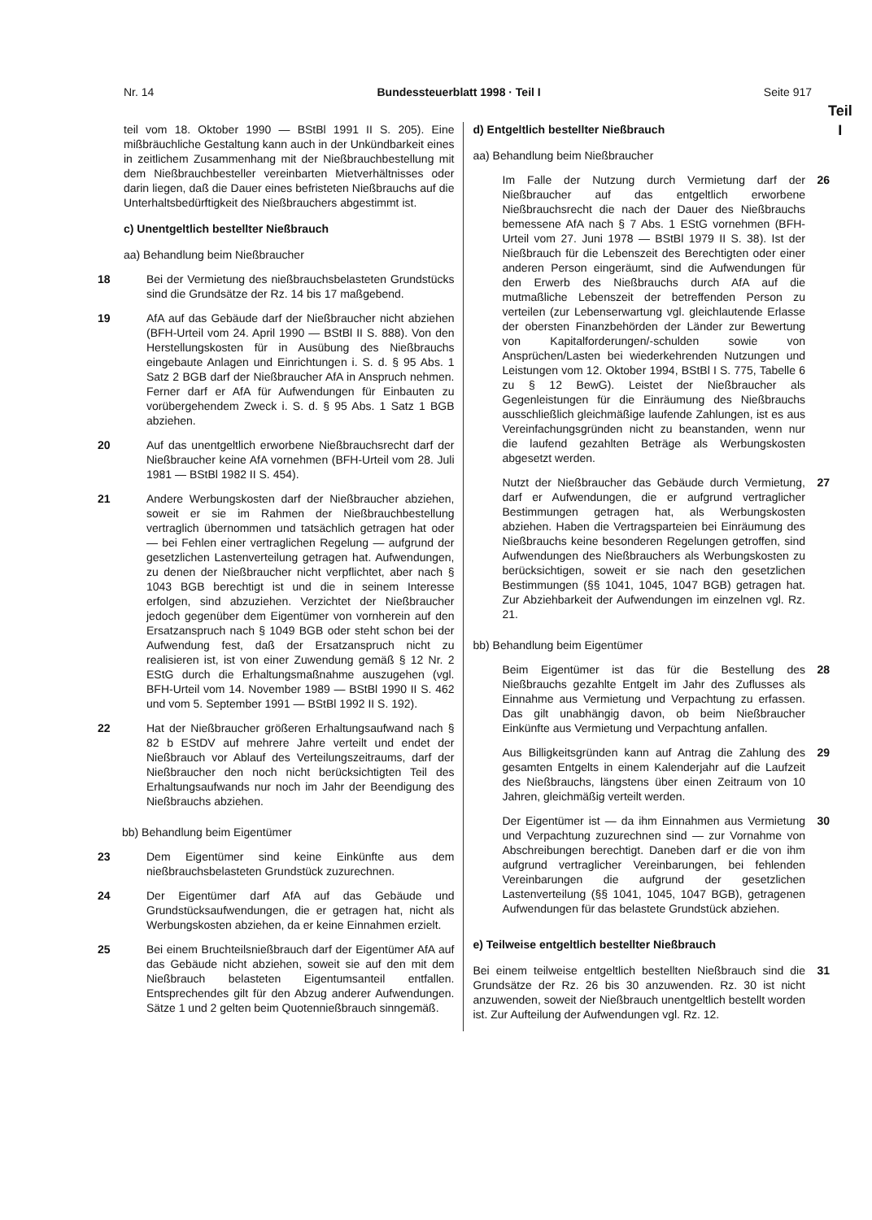Nr. 14 Bundessteuerblatt 1998 · Teil I Seite 917
Teil
I
teil vom 18. Oktober 1990 — BStBl 1991 II S. 205). Eine mißbräuchliche Gestaltung kann auch in der Unkündbarkeit eines in zeitlichem Zusammenhang mit der Nießbrauchbestellung mit dem Nießbrauchbesteller vereinbarten Mietverhältnisses oder darin liegen, daß die Dauer eines befristeten Nießbrauchs auf die Unterhaltsbedürftigkeit des Nießbrauchers abgestimmt ist.
c) Unentgeltlich bestellter Nießbrauch
aa) Behandlung beim Nießbraucher
18 Bei der Vermietung des nießbrauchsbelasteten Grundstücks sind die Grundsätze der Rz. 14 bis 17 maßgebend.
19 AfA auf das Gebäude darf der Nießbraucher nicht abziehen (BFH-Urteil vom 24. April 1990 — BStBl II S. 888). Von den Herstellungskosten für in Ausübung des Nießbrauchs eingebaute Anlagen und Einrichtungen i. S. d. § 95 Abs. 1 Satz 2 BGB darf der Nießbraucher AfA in Anspruch nehmen. Ferner darf er AfA für Aufwendungen für Einbauten zu vorübergehendem Zweck i. S. d. § 95 Abs. 1 Satz 1 BGB abziehen.
20 Auf das unentgeltlich erworbene Nießbrauchsrecht darf der Nießbraucher keine AfA vornehmen (BFH-Urteil vom 28. Juli 1981 — BStBl 1982 II S. 454).
21 Andere Werbungskosten darf der Nießbraucher abziehen, soweit er sie im Rahmen der Nießbrauchbestellung vertraglich übernommen und tatsächlich getragen hat oder — bei Fehlen einer vertraglichen Regelung — aufgrund der gesetzlichen Lastenverteilung getragen hat. Aufwendungen, zu denen der Nießbraucher nicht verpflichtet, aber nach § 1043 BGB berechtigt ist und die in seinem Interesse erfolgen, sind abzuziehen. Verzichtet der Nießbraucher jedoch gegenüber dem Eigentümer von vornherein auf den Ersatzanspruch nach § 1049 BGB oder steht schon bei der Aufwendung fest, daß der Ersatzanspruch nicht zu realisieren ist, ist von einer Zuwendung gemäß § 12 Nr. 2 EStG durch die Erhaltungsmaßnahme auszugehen (vgl. BFH-Urteil vom 14. November 1989 — BStBl 1990 II S. 462 und vom 5. September 1991 — BStBl 1992 II S. 192).
22 Hat der Nießbraucher größeren Erhaltungsaufwand nach § 82 b EStDV auf mehrere Jahre verteilt und endet der Nießbrauch vor Ablauf des Verteilungszeitraums, darf der Nießbraucher den noch nicht berücksichtigten Teil des Erhaltungsaufwands nur noch im Jahr der Beendigung des Nießbrauchs abziehen.
bb) Behandlung beim Eigentümer
23 Dem Eigentümer sind keine Einkünfte aus dem nießbrauchsbelasteten Grundstück zuzurechnen.
24 Der Eigentümer darf AfA auf das Gebäude und Grundstücksaufwendungen, die er getragen hat, nicht als Werbungskosten abziehen, da er keine Einnahmen erzielt.
25 Bei einem Bruchteilsnießbrauch darf der Eigentümer AfA auf das Gebäude nicht abziehen, soweit sie auf den mit dem Nießbrauch belasteten Eigentumsanteil entfallen. Entsprechendes gilt für den Abzug anderer Aufwendungen. Sätze 1 und 2 gelten beim Quotennießbrauch sinngemäß.
d) Entgeltlich bestellter Nießbrauch
aa) Behandlung beim Nießbraucher
Im Falle der Nutzung durch Vermietung darf der Nießbraucher auf das entgeltlich erworbene Nießbrauchsrecht die nach der Dauer des Nießbrauchs bemessene AfA nach § 7 Abs. 1 EStG vornehmen (BFH-Urteil vom 27. Juni 1978 — BStBl 1979 II S. 38). Ist der Nießbrauch für die Lebenszeit des Berechtigten oder einer anderen Person eingeräumt, sind die Aufwendungen für den Erwerb des Nießbrauchs durch AfA auf die mutmaßliche Lebenszeit der betreffenden Person zu verteilen (zur Lebenserwartung vgl. gleichlautende Erlasse der obersten Finanzbehörden der Länder zur Bewertung von Kapitalforderungen/-schulden sowie von Ansprüchen/Lasten bei wiederkehrenden Nutzungen und Leistungen vom 12. Oktober 1994, BStBl I S. 775, Tabelle 6 zu § 12 BewG). Leistet der Nießbraucher als Gegenleistungen für die Einräumung des Nießbrauchs ausschließlich gleichmäßige laufende Zahlungen, ist es aus Vereinfachungsgründen nicht zu beanstanden, wenn nur die laufend gezahlten Beträge als Werbungskosten abgesetzt werden.
26
Nutzt der Nießbraucher das Gebäude durch Vermietung, darf er Aufwendungen, die er aufgrund vertraglicher Bestimmungen getragen hat, als Werbungskosten abziehen. Haben die Vertragsparteien bei Einräumung des Nießbrauchs keine besonderen Regelungen getroffen, sind Aufwendungen des Nießbrauchers als Werbungskosten zu berücksichtigen, soweit er sie nach den gesetzlichen Bestimmungen (§§ 1041, 1045, 1047 BGB) getragen hat. Zur Abziehbarkeit der Aufwendungen im einzelnen vgl. Rz. 21.
27
bb) Behandlung beim Eigentümer
Beim Eigentümer ist das für die Bestellung des Nießbrauchs gezahlte Entgelt im Jahr des Zuflusses als Einnahme aus Vermietung und Verpachtung zu erfassen. Das gilt unabhängig davon, ob beim Nießbraucher Einkünfte aus Vermietung und Verpachtung anfallen.
28
Aus Billigkeitsgründen kann auf Antrag die Zahlung des gesamten Entgelts in einem Kalenderjahr auf die Laufzeit des Nießbrauchs, längstens über einen Zeitraum von 10 Jahren, gleichmäßig verteilt werden.
29
Der Eigentümer ist — da ihm Einnahmen aus Vermietung und Verpachtung zuzurechnen sind — zur Vornahme von Abschreibungen berechtigt. Daneben darf er die von ihm aufgrund vertraglicher Vereinbarungen, bei fehlenden Vereinbarungen die aufgrund der gesetzlichen Lastenverteilung (§§ 1041, 1045, 1047 BGB), getragenen Aufwendungen für das belastete Grundstück abziehen.
30
e) Teilweise entgeltlich bestellter Nießbrauch
Bei einem teilweise entgeltlich bestellten Nießbrauch sind die Grundsätze der Rz. 26 bis 30 anzuwenden. Rz. 30 ist nicht anzuwenden, soweit der Nießbrauch unentgeltlich bestellt worden ist. Zur Aufteilung der Aufwendungen vgl. Rz. 12.
31